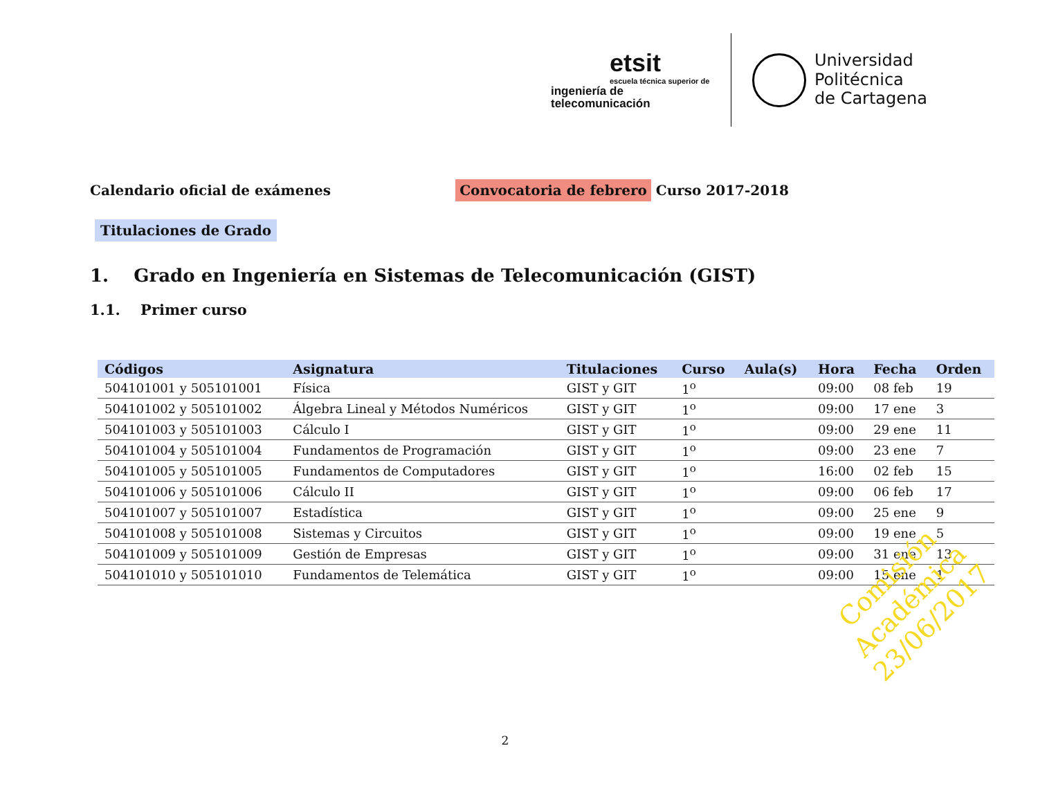etsit
escuela técnica superior de
ingeniería de telecomunicación
Universidad
Politécnica
de Cartagena
Calendario oficial de exámenes
Convocatoria de febrero Curso 2017-2018
Titulaciones de Grado
1. Grado en Ingeniería en Sistemas de Telecomunicación (GIST)
1.1. Primer curso
| Códigos | Asignatura | Titulaciones | Curso | Aula(s) | Hora | Fecha | Orden |
| --- | --- | --- | --- | --- | --- | --- | --- |
| 504101001 y 505101001 | Física | GIST y GIT | 1<sup>o</sup> | | 09:00 | 08 feb | 19 |
| 504101002 y 505101002 | Álgebra Lineal y Métodos Numéricos | GIST y GIT | 1<sup>o</sup> | | 09:00 | 17 ene | 3 |
| 504101003 y 505101003 | Cálculo I | GIST y GIT | 1<sup>o</sup> | | 09:00 | 29 ene | 11 |
| 504101004 y 505101004 | Fundamentos de Programación | GIST y GIT | 1<sup>o</sup> | | 09:00 | 23 ene | 7 |
| 504101005 y 505101005 | Fundamentos de Computadores | GIST y GIT | 1<sup>o</sup> | | 16:00 | 02 feb | 15 |
| 504101006 y 505101006 | Cálculo II | GIST y GIT | 1<sup>o</sup> | | 09:00 | 06 feb | 17 |
| 504101007 y 505101007 | Estadística | GIST y GIT | 1<sup>o</sup> | | 09:00 | 25 ene | 9 |
| 504101008 y 505101008 | Sistemas y Circuitos | GIST y GIT | 1<sup>o</sup> | | 09:00 | 19 ene | 5 |
| 504101009 y 505101009 | Gestión de Empresas | GIST y GIT | 1<sup>o</sup> | | 09:00 | 31 ene | 13 |
| 504101010 y 505101010 | Fundamentos de Telemática | GIST y GIT | 1<sup>o</sup> | | 09:00 | 15 ene | 1 |
Comisión Académica
23/06/2017
2